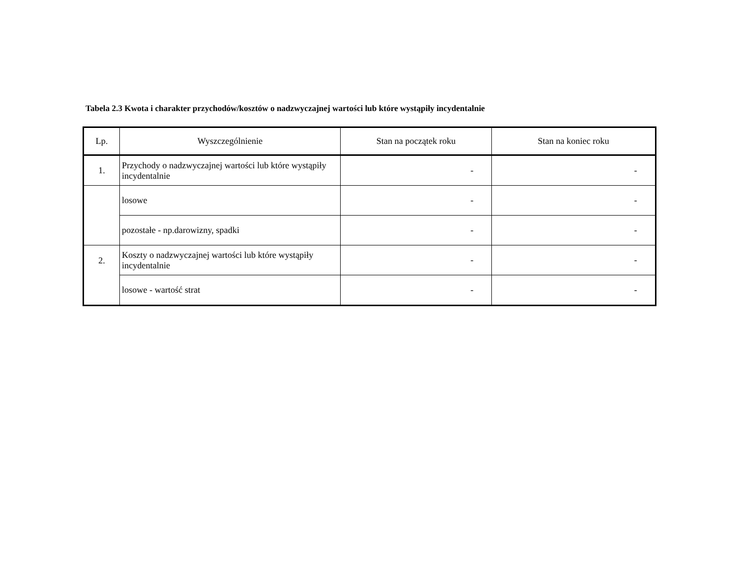Tabela 2.3 Kwota i charakter przychodów/kosztów o nadzwyczajnej wartości lub które wystąpiły incydentalnie
| Lp. | Wyszczególnienie | Stan na początek roku | Stan na koniec roku |
| --- | --- | --- | --- |
| 1. | Przychody o nadzwyczajnej wartości lub które wystąpiły incydentalnie | - | - |
| | losowe | - | - |
| | pozostałe - np.darowizny, spadki | - | - |
| 2. | Koszty o nadzwyczajnej wartości lub które wystąpiły incydentalnie | - | - |
| | losowe - wartość strat | - | - |